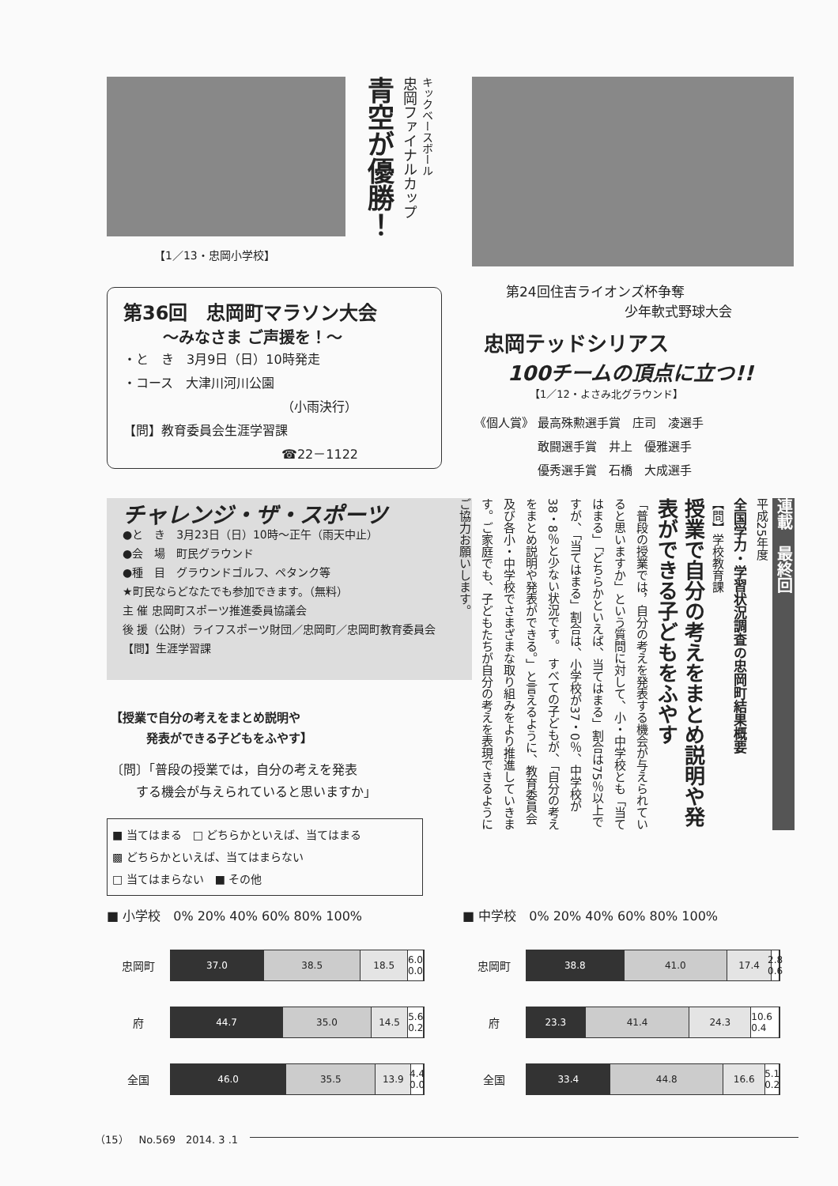【1／13・忠岡小学校】
キックベースボール
忠岡ファイナルカップ
青空が優勝！
第24回住吉ライオンズ杯争奪
少年軟式野球大会
忠岡テッドシリアス
100チームの頂点に立つ!!
【1／12・よさみ北グラウンド】
《個人賞》 最高殊勲選手賞　庄司　凌選手
　　　　　 敢闘選手賞　井上　優雅選手
　　　　　 優秀選手賞　石橋　大成選手
第36回　忠岡町マラソン大会
～みなさま ご声援を！～
・と　き　3月9日（日）10時発走
・コース　大津川河川公園
（小雨決行）
【問】教育委員会生涯学習課
☎22－1122
チャレンジ・ザ・スポーツ
●と　き　3月23日（日）10時～正午（雨天中止）
●会　場　町民グラウンド
●種　目　グラウンドゴルフ、ペタンク等
★町民ならどなたでも参加できます。（無料）
主 催 忠岡町スポーツ推進委員協議会
後 援（公財）ライフスポーツ財団／忠岡町／忠岡町教育委員会　【問】生涯学習課
連載　最終回
平成25年度
全国学力・学習状況調査の忠岡町結果概要
【問】学校教育課
授業で自分の考えをまとめ説明や発表ができる子どもをふやす
「普段の授業では，自分の考えを発表する機会が与えられていると思いますか」という質問に対して、小・中学校とも「当てはまる」「どちらかといえば、当てはまる」割合は75％以上ですが、「当てはまる」割合は、小学校が37・0％、中学校が38・8％と少ない状況です。　すべての子どもが、「自分の考えをまとめ説明や発表ができる。」と言えるように、教育委員会及び各小・中学校でさまざまな取り組みをより推進していきます。ご家庭でも、子どもたちが自分の考えを表現できるようにご協力お願いします。
【授業で自分の考えをまとめ説明や
　　　発表ができる子どもをふやす】
〔問〕「普段の授業では，自分の考えを発表
　　する機会が与えられていると思いますか」
■ 当てはまる　□ どちらかといえば、当てはまる
▩ どちらかといえば、当てはまらない
□ 当てはまらない　■ その他
■ 小学校　0% 20% 40% 60% 80% 100%
忠岡町
37.0 38.5 18.5 6.0 0.0
府
44.7 35.0 14.5 5.6 0.2
全国
46.0 35.5 13.9 4.4 0.0
■ 中学校　0% 20% 40% 60% 80% 100%
忠岡町
38.8 41.0 17.4 2.8 0.6
府
23.3 41.4 24.3 10.6 0.4
全国
33.4 44.8 16.6 5.1 0.2
（15）　No.569　2014. 3 .1